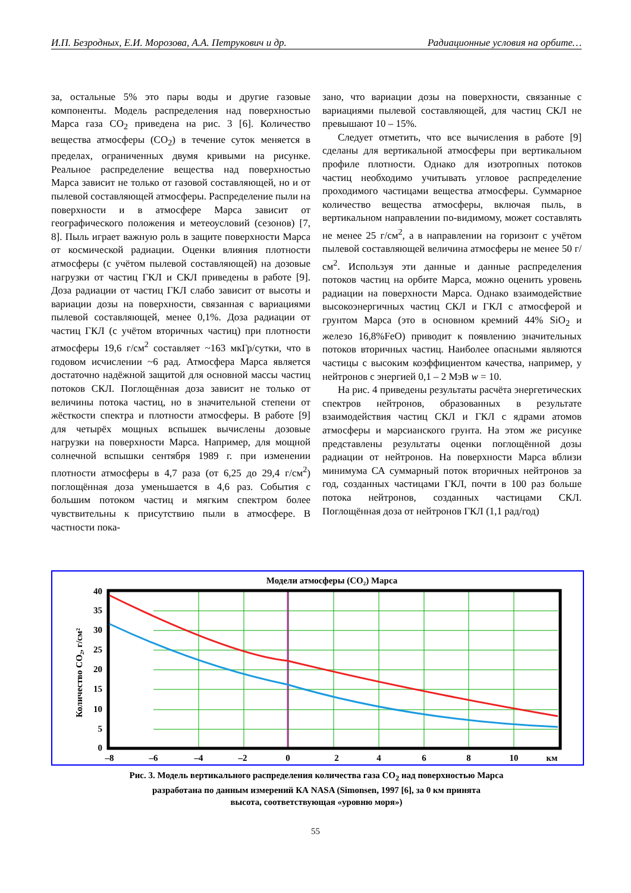И.П. Безродных, Е.И. Морозова, А.А. Петрукович и др. Радиационные условия на орбите…
за, остальные 5% это пары воды и другие газовые компоненты. Модель распределения над поверхностью Марса газа CO<sub>2</sub> приведена на рис. 3 [6]. Количество вещества атмосферы (CO<sub>2</sub>) в течение суток меняется в пределах, ограниченных двумя кривыми на рисунке. Реальное распределение вещества над поверхностью Марса зависит не только от газовой составляющей, но и от пылевой составляющей атмосферы. Распределение пыли на поверхности и в атмосфере Марса зависит от географического положения и метеоусловий (сезонов) [7, 8]. Пыль играет важную роль в защите поверхности Марса от космической радиации. Оценки влияния плотности атмосферы (с учётом пылевой составляющей) на дозовые нагрузки от частиц ГКЛ и СКЛ приведены в работе [9]. Доза радиации от частиц ГКЛ слабо зависит от высоты и вариации дозы на поверхности, связанная с вариациями пылевой составляющей, менее 0,1%. Доза радиации от частиц ГКЛ (с учётом вторичных частиц) при плотности атмосферы 19,6 г/см<sup>2</sup> составляет ~163 мкГр/сутки, что в годовом исчислении ~6 рад. Атмосфера Марса является достаточно надёжной защитой для основной массы частиц потоков СКЛ. Поглощённая доза зависит не только от величины потока частиц, но в значительной степени от жёсткости спектра и плотности атмосферы. В работе [9] для четырёх мощных вспышек вычислены дозовые нагрузки на поверхности Марса. Например, для мощной солнечной вспышки сентября 1989 г. при изменении плотности атмосферы в 4,7 раза (от 6,25 до 29,4 г/см<sup>2</sup>) поглощённая доза уменьшается в 4,6 раз. События с большим потоком частиц и мягким спектром более чувствительны к присутствию пыли в атмосфере. В частности пока-
зано, что вариации дозы на поверхности, связанные с вариациями пылевой составляющей, для частиц СКЛ не превышают 10 – 15%.
Следует отметить, что все вычисления в работе [9] сделаны для вертикальной атмосферы при вертикальном профиле плотности. Однако для изотропных потоков частиц необходимо учитывать угловое распределение проходимого частицами вещества атмосферы. Суммарное количество вещества атмосферы, включая пыль, в вертикальном направлении по-видимому, может составлять не менее 25 г/см<sup>2</sup>, а в направлении на горизонт с учётом пылевой составляющей величина атмосферы не менее 50 г/см<sup>2</sup>. Используя эти данные и данные распределения потоков частиц на орбите Марса, можно оценить уровень радиации на поверхности Марса. Однако взаимодействие высокоэнергичных частиц СКЛ и ГКЛ с атмосферой и грунтом Марса (это в основном кремний 44% SiO<sub>2</sub> и железо 16,8%FeO) приводит к появлению значительных потоков вторичных частиц. Наиболее опасными являются частицы с высоким коэффициентом качества, например, у нейтронов с энергией 0,1 – 2 МэВ w = 10.
На рис. 4 приведены результаты расчёта энергетических спектров нейтронов, образованных в результате взаимодействия частиц СКЛ и ГКЛ с ядрами атомов атмосферы и марсианского грунта. На этом же рисунке представлены результаты оценки поглощённой дозы радиации от нейтронов. На поверхности Марса вблизи минимума СА суммарный поток вторичных нейтронов за год, созданных частицами ГКЛ, почти в 100 раз больше потока нейтронов, созданных частицами СКЛ. Поглощённая доза от нейтронов ГКЛ (1,1 рад/год)
Модели атмосферы (CO₂) Марса
40
35
30
25
20
15
10
5
0
–8
–6
–4
–2
0
2
4
6
8
10
км
Количество CO₂, г/см²
Рис. 3. Модель вертикального распределения количества газа CO<sub>2</sub> над поверхностью Марса
разработана по данным измерений КА NASA (Simonsen, 1997 [6], за 0 км принята
высота, соответствующая «уровню моря»)
55